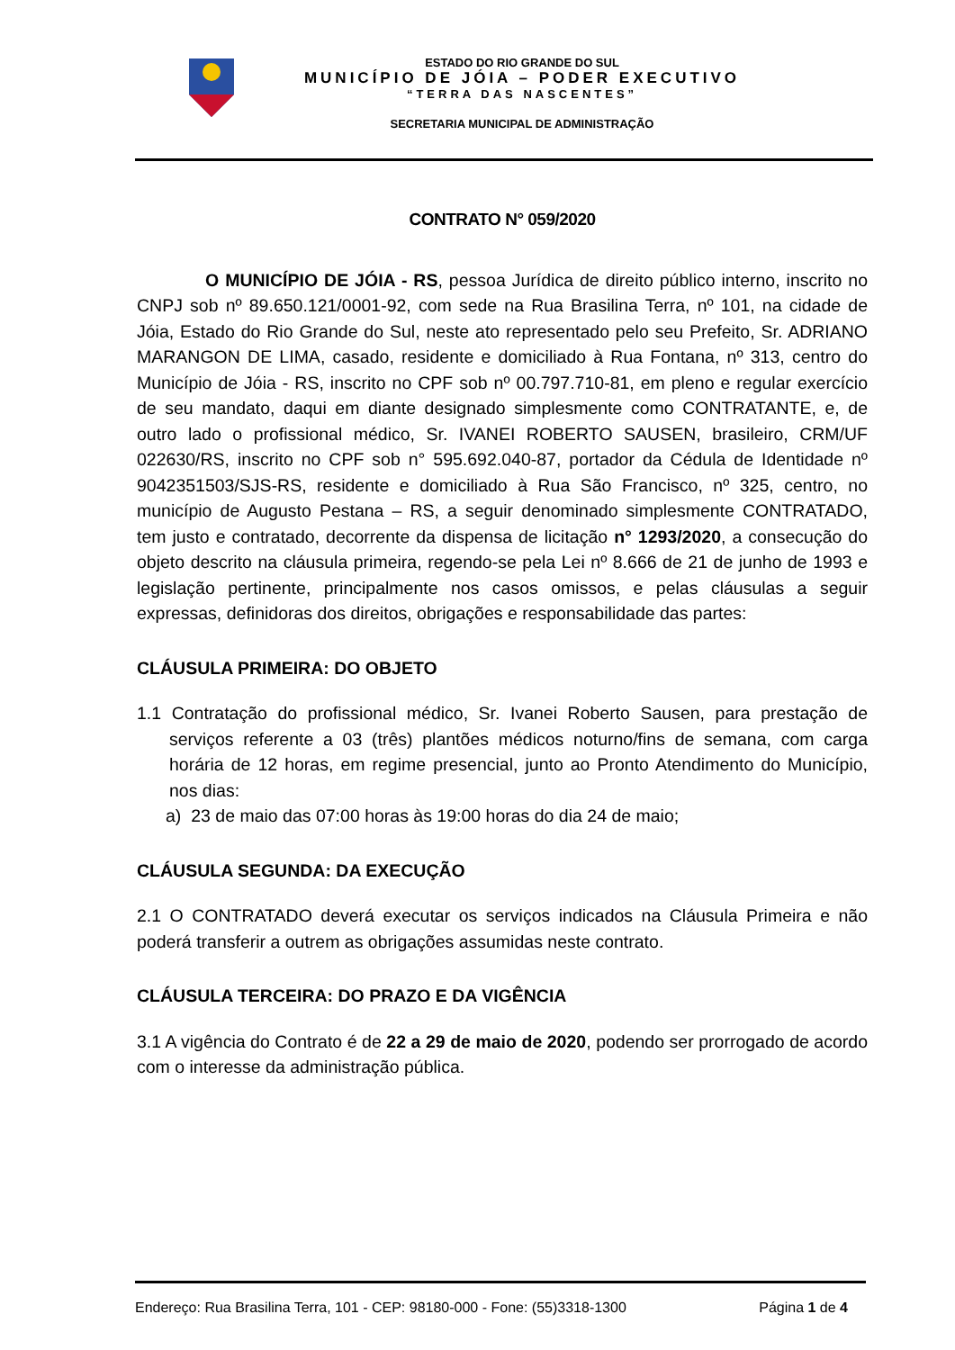ESTADO DO RIO GRANDE DO SUL
MUNICÍPIO DE JÓIA – PODER EXECUTIVO
“TERRA DAS NASCENTES”
SECRETARIA MUNICIPAL DE ADMINISTRAÇÃO
CONTRATO N° 059/2020
O MUNICÍPIO DE JÓIA - RS, pessoa Jurídica de direito público interno, inscrito no CNPJ sob nº 89.650.121/0001-92, com sede na Rua Brasilina Terra, nº 101, na cidade de Jóia, Estado do Rio Grande do Sul, neste ato representado pelo seu Prefeito, Sr. ADRIANO MARANGON DE LIMA, casado, residente e domiciliado à Rua Fontana, nº 313, centro do Município de Jóia - RS, inscrito no CPF sob nº 00.797.710-81, em pleno e regular exercício de seu mandato, daqui em diante designado simplesmente como CONTRATANTE, e, de outro lado o profissional médico, Sr. IVANEI ROBERTO SAUSEN, brasileiro, CRM/UF 022630/RS, inscrito no CPF sob n° 595.692.040-87, portador da Cédula de Identidade nº 9042351503/SJS-RS, residente e domiciliado à Rua São Francisco, nº 325, centro, no município de Augusto Pestana – RS, a seguir denominado simplesmente CONTRATADO, tem justo e contratado, decorrente da dispensa de licitação n° 1293/2020, a consecução do objeto descrito na cláusula primeira, regendo-se pela Lei nº 8.666 de 21 de junho de 1993 e legislação pertinente, principalmente nos casos omissos, e pelas cláusulas a seguir expressas, definidoras dos direitos, obrigações e responsabilidade das partes:
CLÁUSULA PRIMEIRA: DO OBJETO
1.1 Contratação do profissional médico, Sr. Ivanei Roberto Sausen, para prestação de serviços referente a 03 (três) plantões médicos noturno/fins de semana, com carga horária de 12 horas, em regime presencial, junto ao Pronto Atendimento do Município, nos dias:
a) 23 de maio das 07:00 horas às 19:00 horas do dia 24 de maio;
CLÁUSULA SEGUNDA: DA EXECUÇÃO
2.1 O CONTRATADO deverá executar os serviços indicados na Cláusula Primeira e não poderá transferir a outrem as obrigações assumidas neste contrato.
CLÁUSULA TERCEIRA: DO PRAZO E DA VIGÊNCIA
3.1 A vigência do Contrato é de 22 a 29 de maio de 2020, podendo ser prorrogado de acordo com o interesse da administração pública.
Endereço: Rua Brasilina Terra, 101 - CEP: 98180-000 - Fone: (55)3318-1300 Página 1 de 4